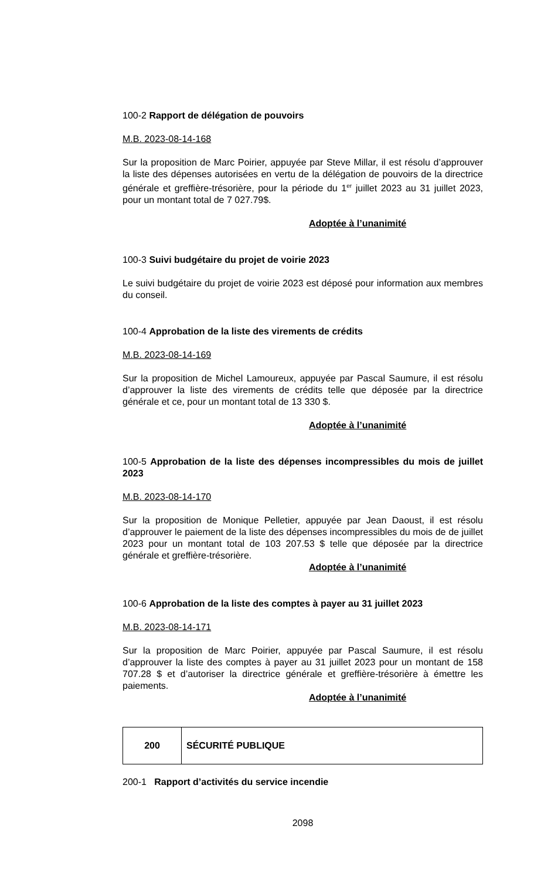100-2 Rapport de délégation de pouvoirs
M.B. 2023-08-14-168
Sur la proposition de Marc Poirier, appuyée par Steve Millar, il est résolu d’approuver la liste des dépenses autorisées en vertu de la délégation de pouvoirs de la directrice générale et greffière-trésorière, pour la période du 1<sup>er</sup> juillet 2023 au 31 juillet 2023, pour un montant total de 7 027.79$.
Adoptée à l’unanimité
100-3 Suivi budgétaire du projet de voirie 2023
Le suivi budgétaire du projet de voirie 2023 est déposé pour information aux membres du conseil.
100-4 Approbation de la liste des virements de crédits
M.B. 2023-08-14-169
Sur la proposition de Michel Lamoureux, appuyée par Pascal Saumure, il est résolu d’approuver la liste des virements de crédits telle que déposée par la directrice générale et ce, pour un montant total de 13 330 $.
Adoptée à l’unanimité
100-5 Approbation de la liste des dépenses incompressibles du mois de juillet 2023
M.B. 2023-08-14-170
Sur la proposition de Monique Pelletier, appuyée par Jean Daoust, il est résolu d’approuver le paiement de la liste des dépenses incompressibles du mois de de juillet 2023 pour un montant total de 103 207.53 $ telle que déposée par la directrice générale et greffière-trésorière.
Adoptée à l’unanimité
100-6 Approbation de la liste des comptes à payer au 31 juillet 2023
M.B. 2023-08-14-171
Sur la proposition de Marc Poirier, appuyée par Pascal Saumure, il est résolu d’approuver la liste des comptes à payer au 31 juillet 2023 pour un montant de 158 707.28 $ et d’autoriser la directrice générale et greffière-trésorière à émettre les paiements.
Adoptée à l’unanimité
200
SÉCURITÉ PUBLIQUE
200-1 Rapport d’activités du service incendie
2098